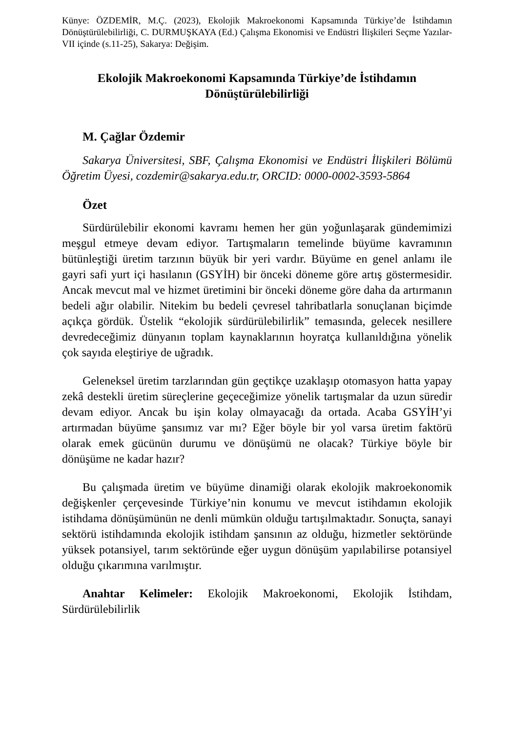Künye: ÖZDEMİR, M.Ç. (2023), Ekolojik Makroekonomi Kapsamında Türkiye’de İstihdamın Dönüştürülebilirliği, C. DURMUŞKAYA (Ed.) Çalışma Ekonomisi ve Endüstri İlişkileri Seçme Yazılar-VII içinde (s.11-25), Sakarya: Değişim.
Ekolojik Makroekonomi Kapsamında Türkiye’de İstihdamın Dönüştürülebilirliği
M. Çağlar Özdemir
Sakarya Üniversitesi, SBF, Çalışma Ekonomisi ve Endüstri İlişkileri Bölümü Öğretim Üyesi, cozdemir@sakarya.edu.tr, ORCID: 0000-0002-3593-5864
Özet
Sürdürülebilir ekonomi kavramı hemen her gün yoğunlaşarak gündemimizi meşgul etmeye devam ediyor. Tartışmaların temelinde büyüme kavramının bütünleştiği üretim tarzının büyük bir yeri vardır. Büyüme en genel anlamı ile gayri safi yurt içi hasılanın (GSYİH) bir önceki döneme göre artış göstermesidir. Ancak mevcut mal ve hizmet üretimini bir önceki döneme göre daha da artırmanın bedeli ağır olabilir. Nitekim bu bedeli çevresel tahribatlarla sonuçlanan biçimde açıkça gördük. Üstelik “ekolojik sürdürülebilirlik” temasında, gelecek nesillere devredeceğimiz dünyanın toplam kaynaklarının hoyratça kullanıldığına yönelik çok sayıda eleştiriye de uğradık.
Geleneksel üretim tarzlarından gün geçtikçe uzaklaşıp otomasyon hatta yapay zekâ destekli üretim süreçlerine geçeceğimize yönelik tartışmalar da uzun süredir devam ediyor. Ancak bu işin kolay olmayacağı da ortada. Acaba GSYİH’yi artırmadan büyüme şansımız var mı? Eğer böyle bir yol varsa üretim faktörü olarak emek gücünün durumu ve dönüşümü ne olacak? Türkiye böyle bir dönüşüme ne kadar hazır?
Bu çalışmada üretim ve büyüme dinamiği olarak ekolojik makroekonomik değişkenler çerçevesinde Türkiye’nin konumu ve mevcut istihdamın ekolojik istihdama dönüşümünün ne denli mümkün olduğu tartışılmaktadır. Sonuçta, sanayi sektörü istihdamında ekolojik istihdam şansının az olduğu, hizmetler sektöründe yüksek potansiyel, tarım sektöründe eğer uygun dönüşüm yapılabilirse potansiyel olduğu çıkarımına varılmıştır.
Anahtar Kelimeler: Ekolojik Makroekonomi, Ekolojik İstihdam, Sürdürülebilirlik